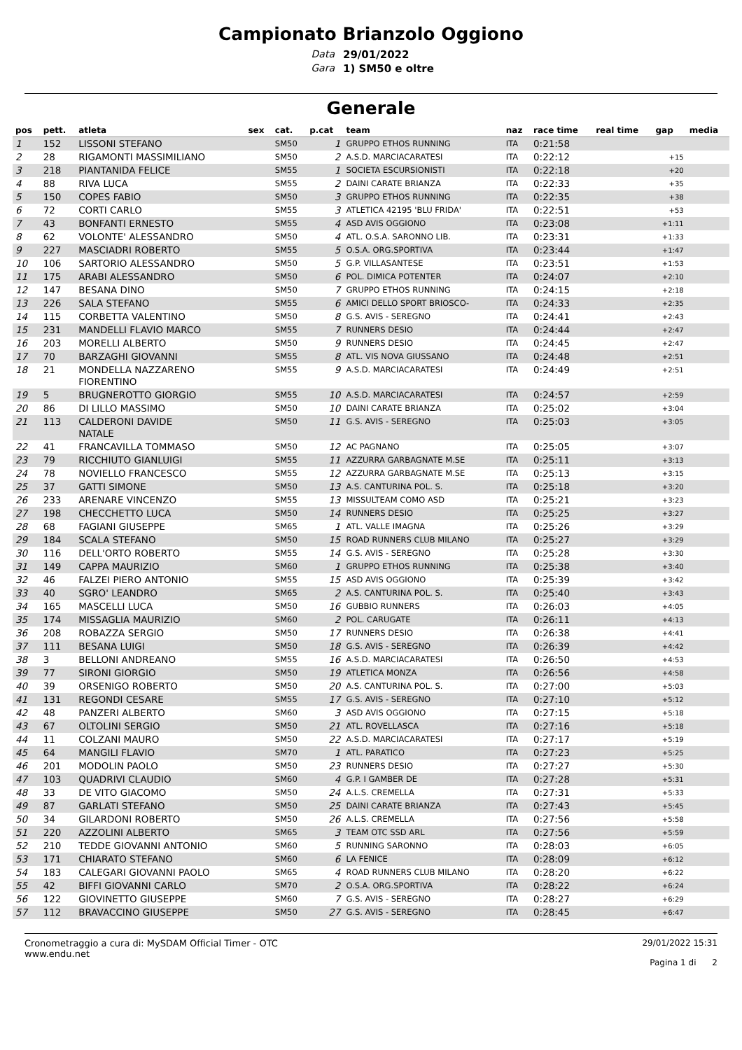Campionato Brianzolo Oggiono
Data 29/01/2022 Gara 1) SM50 e oltre
Generale
| pos | pett. | atleta | sex | cat. | p.cat | team | naz | race time | real time | gap | media |
| --- | --- | --- | --- | --- | --- | --- | --- | --- | --- | --- | --- |
| 1 | 152 | LISSONI STEFANO | | SM50 | 1 | GRUPPO ETHOS RUNNING | ITA | 0:21:58 | | | |
| 2 | 28 | RIGAMONTI MASSIMILIANO | | SM50 | 2 | A.S.D. MARCIACARATESI | ITA | 0:22:12 | | +15 | |
| 3 | 218 | PIANTANIDA FELICE | | SM55 | 1 | SOCIETA ESCURSIONISTI | ITA | 0:22:18 | | +20 | |
| 4 | 88 | RIVA LUCA | | SM55 | 2 | DAINI CARATE BRIANZA | ITA | 0:22:33 | | +35 | |
| 5 | 150 | COPES FABIO | | SM50 | 3 | GRUPPO ETHOS RUNNING | ITA | 0:22:35 | | +38 | |
| 6 | 72 | CORTI CARLO | | SM55 | 3 | ATLETICA 42195 'BLU FRIDA' | ITA | 0:22:51 | | +53 | |
| 7 | 43 | BONFANTI ERNESTO | | SM55 | 4 | ASD AVIS OGGIONO | ITA | 0:23:08 | | +1:11 | |
| 8 | 62 | VOLONTE' ALESSANDRO | | SM50 | 4 | ATL. O.S.A. SARONNO LIB. | ITA | 0:23:31 | | +1:33 | |
| 9 | 227 | MASCIADRI ROBERTO | | SM55 | 5 | O.S.A. ORG.SPORTIVA | ITA | 0:23:44 | | +1:47 | |
| 10 | 106 | SARTORIO ALESSANDRO | | SM50 | 5 | G.P. VILLASANTESE | ITA | 0:23:51 | | +1:53 | |
| 11 | 175 | ARABI ALESSANDRO | | SM50 | 6 | POL. DIMICA POTENTER | ITA | 0:24:07 | | +2:10 | |
| 12 | 147 | BESANA DINO | | SM50 | 7 | GRUPPO ETHOS RUNNING | ITA | 0:24:15 | | +2:18 | |
| 13 | 226 | SALA STEFANO | | SM55 | 6 | AMICI DELLO SPORT BRIOSCO- | ITA | 0:24:33 | | +2:35 | |
| 14 | 115 | CORBETTA VALENTINO | | SM50 | 8 | G.S. AVIS - SEREGNO | ITA | 0:24:41 | | +2:43 | |
| 15 | 231 | MANDELLI FLAVIO MARCO | | SM55 | 7 | RUNNERS DESIO | ITA | 0:24:44 | | +2:47 | |
| 16 | 203 | MORELLI ALBERTO | | SM50 | 9 | RUNNERS DESIO | ITA | 0:24:45 | | +2:47 | |
| 17 | 70 | BARZAGHI GIOVANNI | | SM55 | 8 | ATL. VIS NOVA GIUSSANO | ITA | 0:24:48 | | +2:51 | |
| 18 | 21 | MONDELLA NAZZARENO FIORENTINO | | SM55 | 9 | A.S.D. MARCIACARATESI | ITA | 0:24:49 | | +2:51 | |
| 19 | 5 | BRUGNEROTTO GIORGIO | | SM55 | 10 | A.S.D. MARCIACARATESI | ITA | 0:24:57 | | +2:59 | |
| 20 | 86 | DI LILLO MASSIMO | | SM50 | 10 | DAINI CARATE BRIANZA | ITA | 0:25:02 | | +3:04 | |
| 21 | 113 | CALDERONI DAVIDE NATALE | | SM50 | 11 | G.S. AVIS - SEREGNO | ITA | 0:25:03 | | +3:05 | |
| 22 | 41 | FRANCAVILLA TOMMASO | | SM50 | 12 | AC PAGNANO | ITA | 0:25:05 | | +3:07 | |
| 23 | 79 | RICCHIUTO GIANLUIGI | | SM55 | 11 | AZZURRA GARBAGNATE M.SE | ITA | 0:25:11 | | +3:13 | |
| 24 | 78 | NOVIELLO FRANCESCO | | SM55 | 12 | AZZURRA GARBAGNATE M.SE | ITA | 0:25:13 | | +3:15 | |
| 25 | 37 | GATTI SIMONE | | SM50 | 13 | A.S. CANTURINA POL. S. | ITA | 0:25:18 | | +3:20 | |
| 26 | 233 | ARENARE VINCENZO | | SM55 | 13 | MISSULTEAM COMO ASD | ITA | 0:25:21 | | +3:23 | |
| 27 | 198 | CHECCHETTO LUCA | | SM50 | 14 | RUNNERS DESIO | ITA | 0:25:25 | | +3:27 | |
| 28 | 68 | FAGIANI GIUSEPPE | | SM65 | 1 | ATL. VALLE IMAGNA | ITA | 0:25:26 | | +3:29 | |
| 29 | 184 | SCALA STEFANO | | SM50 | 15 | ROAD RUNNERS CLUB MILANO | ITA | 0:25:27 | | +3:29 | |
| 30 | 116 | DELL'ORTO ROBERTO | | SM55 | 14 | G.S. AVIS - SEREGNO | ITA | 0:25:28 | | +3:30 | |
| 31 | 149 | CAPPA MAURIZIO | | SM60 | 1 | GRUPPO ETHOS RUNNING | ITA | 0:25:38 | | +3:40 | |
| 32 | 46 | FALZEI PIERO ANTONIO | | SM55 | 15 | ASD AVIS OGGIONO | ITA | 0:25:39 | | +3:42 | |
| 33 | 40 | SGRO' LEANDRO | | SM65 | 2 | A.S. CANTURINA POL. S. | ITA | 0:25:40 | | +3:43 | |
| 34 | 165 | MASCELLI LUCA | | SM50 | 16 | GUBBIO RUNNERS | ITA | 0:26:03 | | +4:05 | |
| 35 | 174 | MISSAGLIA MAURIZIO | | SM60 | 2 | POL. CARUGATE | ITA | 0:26:11 | | +4:13 | |
| 36 | 208 | ROBAZZA SERGIO | | SM50 | 17 | RUNNERS DESIO | ITA | 0:26:38 | | +4:41 | |
| 37 | 111 | BESANA LUIGI | | SM50 | 18 | G.S. AVIS - SEREGNO | ITA | 0:26:39 | | +4:42 | |
| 38 | 3 | BELLONI ANDREANO | | SM55 | 16 | A.S.D. MARCIACARATESI | ITA | 0:26:50 | | +4:53 | |
| 39 | 77 | SIRONI GIORGIO | | SM50 | 19 | ATLETICA MONZA | ITA | 0:26:56 | | +4:58 | |
| 40 | 39 | ORSENIGO ROBERTO | | SM50 | 20 | A.S. CANTURINA POL. S. | ITA | 0:27:00 | | +5:03 | |
| 41 | 131 | REGONDI CESARE | | SM55 | 17 | G.S. AVIS - SEREGNO | ITA | 0:27:10 | | +5:12 | |
| 42 | 48 | PANZERI ALBERTO | | SM60 | 3 | ASD AVIS OGGIONO | ITA | 0:27:15 | | +5:18 | |
| 43 | 67 | OLTOLINI SERGIO | | SM50 | 21 | ATL. ROVELLASCA | ITA | 0:27:16 | | +5:18 | |
| 44 | 11 | COLZANI MAURO | | SM50 | 22 | A.S.D. MARCIACARATESI | ITA | 0:27:17 | | +5:19 | |
| 45 | 64 | MANGILI FLAVIO | | SM70 | 1 | ATL. PARATICO | ITA | 0:27:23 | | +5:25 | |
| 46 | 201 | MODOLIN PAOLO | | SM50 | 23 | RUNNERS DESIO | ITA | 0:27:27 | | +5:30 | |
| 47 | 103 | QUADRIVI CLAUDIO | | SM60 | 4 | G.P. I GAMBER DE | ITA | 0:27:28 | | +5:31 | |
| 48 | 33 | DE VITO GIACOMO | | SM50 | 24 | A.L.S. CREMELLA | ITA | 0:27:31 | | +5:33 | |
| 49 | 87 | GARLATI STEFANO | | SM50 | 25 | DAINI CARATE BRIANZA | ITA | 0:27:43 | | +5:45 | |
| 50 | 34 | GILARDONI ROBERTO | | SM50 | 26 | A.L.S. CREMELLA | ITA | 0:27:56 | | +5:58 | |
| 51 | 220 | AZZOLINI ALBERTO | | SM65 | 3 | TEAM OTC SSD ARL | ITA | 0:27:56 | | +5:59 | |
| 52 | 210 | TEDDE GIOVANNI ANTONIO | | SM60 | 5 | RUNNING SARONNO | ITA | 0:28:03 | | +6:05 | |
| 53 | 171 | CHIARATO STEFANO | | SM60 | 6 | LA FENICE | ITA | 0:28:09 | | +6:12 | |
| 54 | 183 | CALEGARI GIOVANNI PAOLO | | SM65 | 4 | ROAD RUNNERS CLUB MILANO | ITA | 0:28:20 | | +6:22 | |
| 55 | 42 | BIFFI GIOVANNI CARLO | | SM70 | 2 | O.S.A. ORG.SPORTIVA | ITA | 0:28:22 | | +6:24 | |
| 56 | 122 | GIOVINETTO GIUSEPPE | | SM60 | 7 | G.S. AVIS - SEREGNO | ITA | 0:28:27 | | +6:29 | |
| 57 | 112 | BRAVACCINO GIUSEPPE | | SM50 | 27 | G.S. AVIS - SEREGNO | ITA | 0:28:45 | | +6:47 | |
Cronometraggio a cura di: MySDAM Official Timer - OTC
www.endu.net
29/01/2022 15:31
Pagina 1 di 2